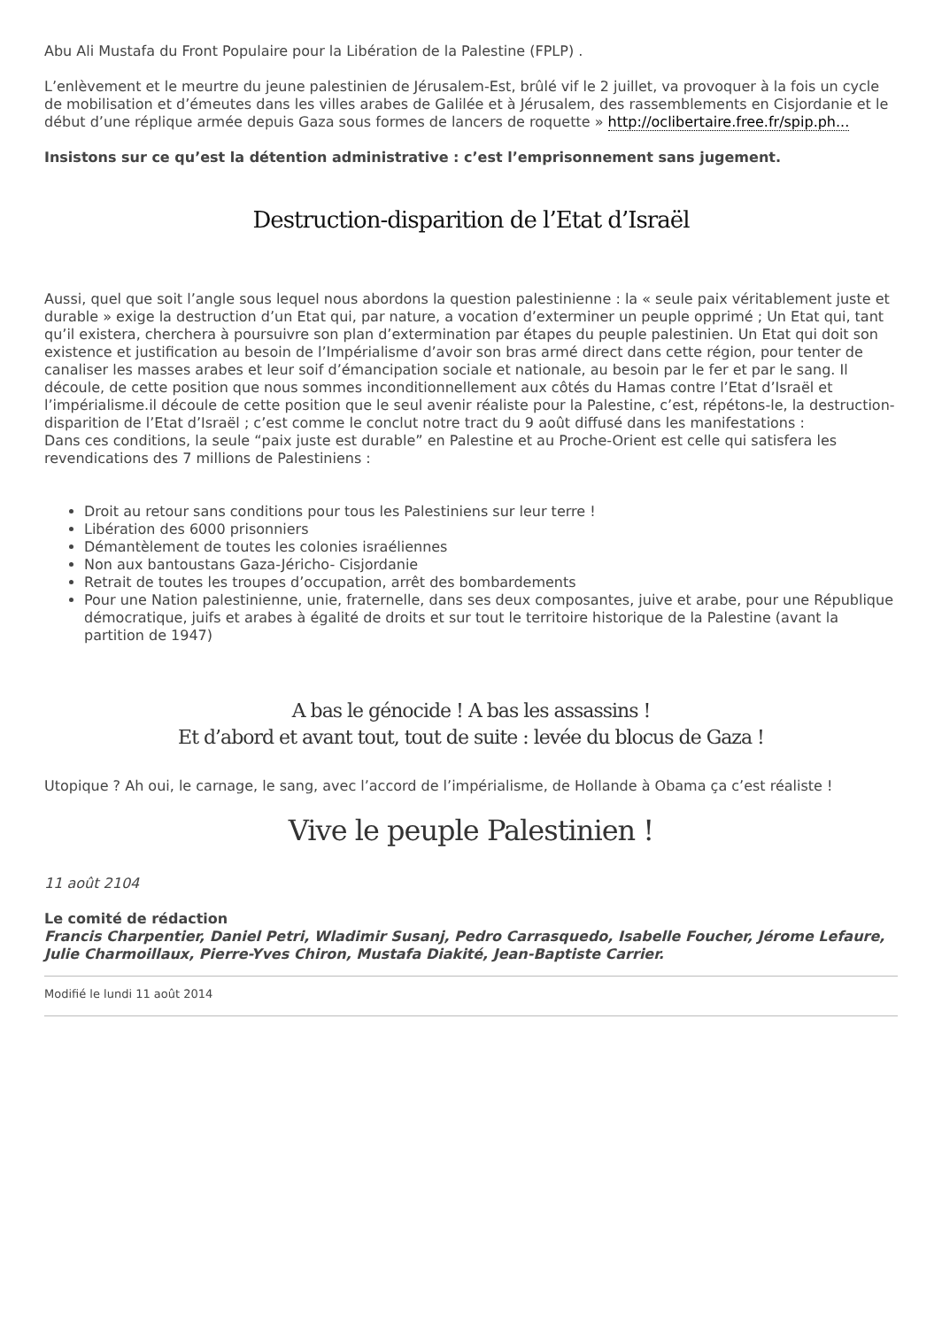Abu Ali Mustafa du Front Populaire pour la Libération de la Palestine (FPLP) .
L’enlèvement et le meurtre du jeune palestinien de Jérusalem-Est, brûlé vif le 2 juillet, va provoquer à la fois un cycle de mobilisation et d’émeutes dans les villes arabes de Galilée et à Jérusalem, des rassemblements en Cisjordanie et le début d’une réplique armée depuis Gaza sous formes de lancers de roquette » http://oclibertaire.free.fr/spip.ph...
Insistons sur ce qu’est la détention administrative : c’est l’emprisonnement sans jugement.
Destruction-disparition de l’Etat d’Israël
Aussi, quel que soit l’angle sous lequel nous abordons la question palestinienne : la « seule paix véritablement juste et durable » exige la destruction d’un Etat qui, par nature, a vocation d’exterminer un peuple opprimé ; Un Etat qui, tant qu’il existera, cherchera à poursuivre son plan d’extermination par étapes du peuple palestinien. Un Etat qui doit son existence et justification au besoin de l’Impérialisme d’avoir son bras armé direct dans cette région, pour tenter de canaliser les masses arabes et leur soif d’émancipation sociale et nationale, au besoin par le fer et par le sang. Il découle, de cette position que nous sommes inconditionnellement aux côtés du Hamas contre l’Etat d’Israël et l’impérialisme.il découle de cette position que le seul avenir réaliste pour la Palestine, c’est, répétons-le, la destruction-disparition de l’Etat d’Israël ; c’est comme le conclut notre tract du 9 août diffusé dans les manifestations :
Dans ces conditions, la seule “paix juste est durable” en Palestine et au Proche-Orient est celle qui satisfera les revendications des 7 millions de Palestiniens :
Droit au retour sans conditions pour tous les Palestiniens sur leur terre !
Libération des 6000 prisonniers
Démantèlement de toutes les colonies israéliennes
Non aux bantoustans Gaza-Jéricho- Cisjordanie
Retrait de toutes les troupes d’occupation, arrêt des bombardements
Pour une Nation palestinienne, unie, fraternelle, dans ses deux composantes, juive et arabe, pour une République démocratique, juifs et arabes à égalité de droits et sur tout le territoire historique de la Palestine (avant la partition de 1947)
A bas le génocide ! A bas les assassins !
Et d’abord et avant tout, tout de suite : levée du blocus de Gaza !
Utopique ? Ah oui, le carnage, le sang, avec l’accord de l’impérialisme, de Hollande à Obama ça c’est réaliste !
Vive le peuple Palestinien !
11 août 2104
Le comité de rédaction
Francis Charpentier, Daniel Petri, Wladimir Susanj, Pedro Carrasquedo, Isabelle Foucher, Jérome Lefaure, Julie Charmoillaux, Pierre-Yves Chiron, Mustafa Diakité, Jean-Baptiste Carrier.
Modifié le lundi 11 août 2014